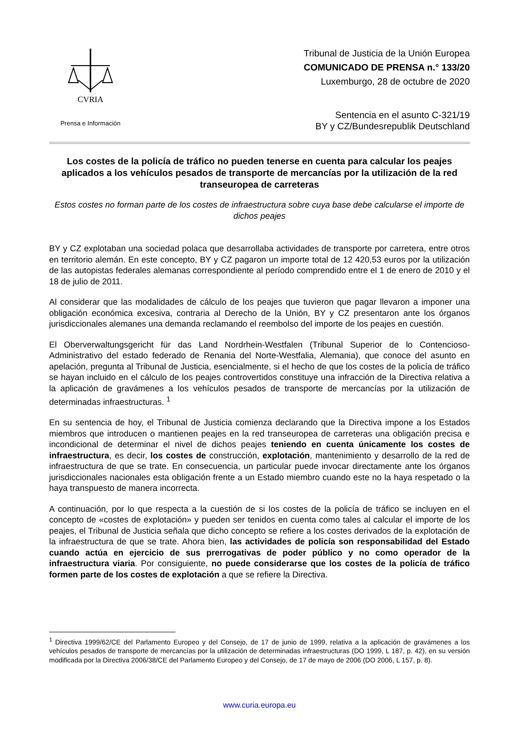CVRIA
Prensa e Información
Tribunal de Justicia de la Unión Europea
COMUNICADO DE PRENSA n.° 133/20
Luxemburgo, 28 de octubre de 2020
Sentencia en el asunto C-321/19
BY y CZ/Bundesrepublik Deutschland
Los costes de la policía de tráfico no pueden tenerse en cuenta para calcular los peajes aplicados a los vehículos pesados de transporte de mercancías por la utilización de la red transeuropea de carreteras
Estos costes no forman parte de los costes de infraestructura sobre cuya base debe calcularse el importe de dichos peajes
BY y CZ explotaban una sociedad polaca que desarrollaba actividades de transporte por carretera, entre otros en territorio alemán. En este concepto, BY y CZ pagaron un importe total de 12 420,53 euros por la utilización de las autopistas federales alemanas correspondiente al período comprendido entre el 1 de enero de 2010 y el 18 de julio de 2011.
Al considerar que las modalidades de cálculo de los peajes que tuvieron que pagar llevaron a imponer una obligación económica excesiva, contraria al Derecho de la Unión, BY y CZ presentaron ante los órganos jurisdiccionales alemanes una demanda reclamando el reembolso del importe de los peajes en cuestión.
El Oberverwaltungsgericht für das Land Nordrhein-Westfalen (Tribunal Superior de lo Contencioso-Administrativo del estado federado de Renania del Norte-Westfalia, Alemania), que conoce del asunto en apelación, pregunta al Tribunal de Justicia, esencialmente, si el hecho de que los costes de la policía de tráfico se hayan incluido en el cálculo de los peajes controvertidos constituye una infracción de la Directiva relativa a la aplicación de gravámenes a los vehículos pesados de transporte de mercancías por la utilización de determinadas infraestructuras. <sup>1</sup>
En su sentencia de hoy, el Tribunal de Justicia comienza declarando que la Directiva impone a los Estados miembros que introducen o mantienen peajes en la red transeuropea de carreteras una obligación precisa e incondicional de determinar el nivel de dichos peajes teniendo en cuenta únicamente los costes de infraestructura, es decir, los costes de construcción, explotación, mantenimiento y desarrollo de la red de infraestructura de que se trate. En consecuencia, un particular puede invocar directamente ante los órganos jurisdiccionales nacionales esta obligación frente a un Estado miembro cuando este no la haya respetado o la haya transpuesto de manera incorrecta.
A continuación, por lo que respecta a la cuestión de si los costes de la policía de tráfico se incluyen en el concepto de «costes de explotación» y pueden ser tenidos en cuenta como tales al calcular el importe de los peajes, el Tribunal de Justicia señala que dicho concepto se refiere a los costes derivados de la explotación de la infraestructura de que se trate. Ahora bien, las actividades de policía son responsabilidad del Estado cuando actúa en ejercicio de sus prerrogativas de poder público y no como operador de la infraestructura viaria. Por consiguiente, no puede considerarse que los costes de la policía de tráfico formen parte de los costes de explotación a que se refiere la Directiva.
<sup>1</sup> Directiva 1999/62/CE del Parlamento Europeo y del Consejo, de 17 de junio de 1999, relativa a la aplicación de gravámenes a los vehículos pesados de transporte de mercancías por la utilización de determinadas infraestructuras (DO 1999, L 187, p. 42), en su versión modificada por la Directiva 2006/38/CE del Parlamento Europeo y del Consejo, de 17 de mayo de 2006 (DO 2006, L 157, p. 8).
www.curia.europa.eu